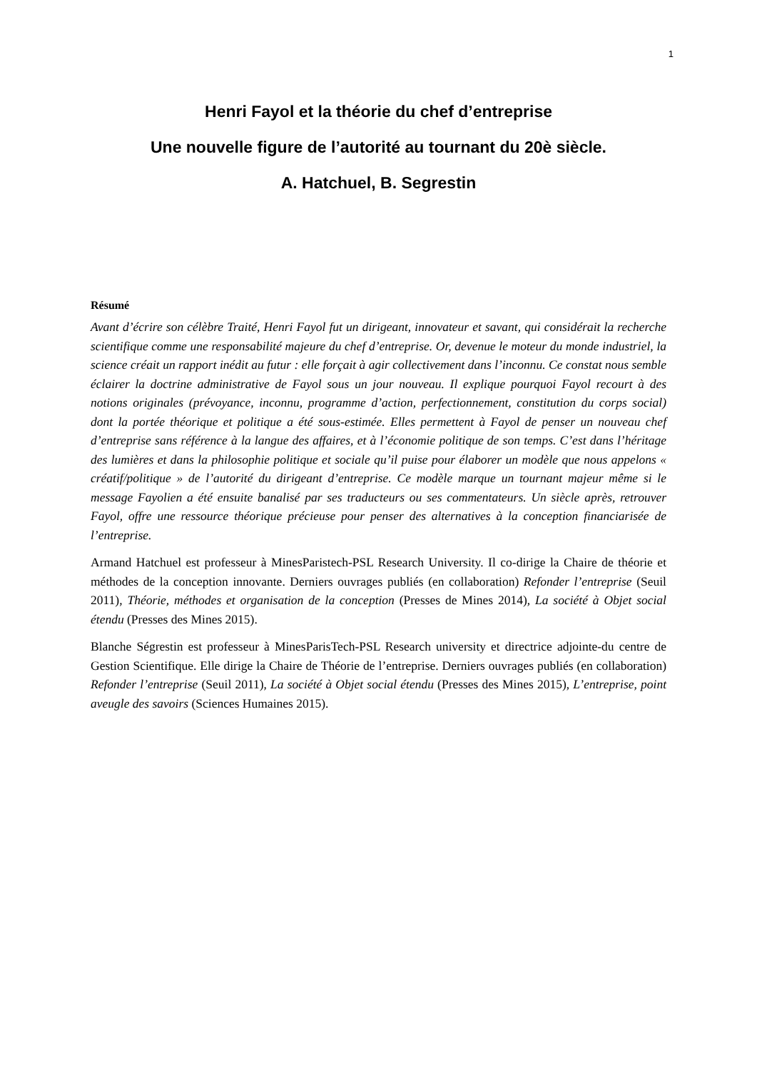1
Henri Fayol et la théorie du chef d’entreprise
Une nouvelle figure de l’autorité au tournant du 20è siècle.
A. Hatchuel, B. Segrestin
Résumé
Avant d’écrire son célèbre Traité, Henri Fayol fut un dirigeant, innovateur et savant, qui considérait la recherche scientifique comme une responsabilité majeure du chef d’entreprise. Or, devenue le moteur du monde industriel, la science créait un rapport inédit au futur : elle forçait à agir collectivement dans l’inconnu. Ce constat nous semble éclairer la doctrine administrative de Fayol sous un jour nouveau. Il explique pourquoi Fayol recourt à des notions originales (prévoyance, inconnu, programme d’action, perfectionnement, constitution du corps social) dont la portée théorique et politique a été sous-estimée. Elles permettent à Fayol de penser un nouveau chef d’entreprise sans référence à la langue des affaires, et à l’économie politique de son temps. C’est dans l’héritage des lumières et dans la philosophie politique et sociale qu’il puise pour élaborer un modèle que nous appelons « créatif/politique » de l’autorité du dirigeant d’entreprise. Ce modèle marque un tournant majeur même si le message Fayolien a été ensuite banalisé par ses traducteurs ou ses commentateurs. Un siècle après, retrouver Fayol, offre une ressource théorique précieuse pour penser des alternatives à la conception financiarisée de l’entreprise.
Armand Hatchuel est professeur à MinesParistech-PSL Research University. Il co-dirige la Chaire de théorie et méthodes de la conception innovante. Derniers ouvrages publiés (en collaboration) Refonder l’entreprise (Seuil 2011), Théorie, méthodes et organisation de la conception (Presses de Mines 2014), La société à Objet social étendu (Presses des Mines 2015).
Blanche Ségrestin est professeur à MinesParisTech-PSL Research university et directrice adjointe-du centre de Gestion Scientifique. Elle dirige la Chaire de Théorie de l’entreprise. Derniers ouvrages publiés (en collaboration) Refonder l’entreprise (Seuil 2011), La société à Objet social étendu (Presses des Mines 2015), L’entreprise, point aveugle des savoirs (Sciences Humaines 2015).